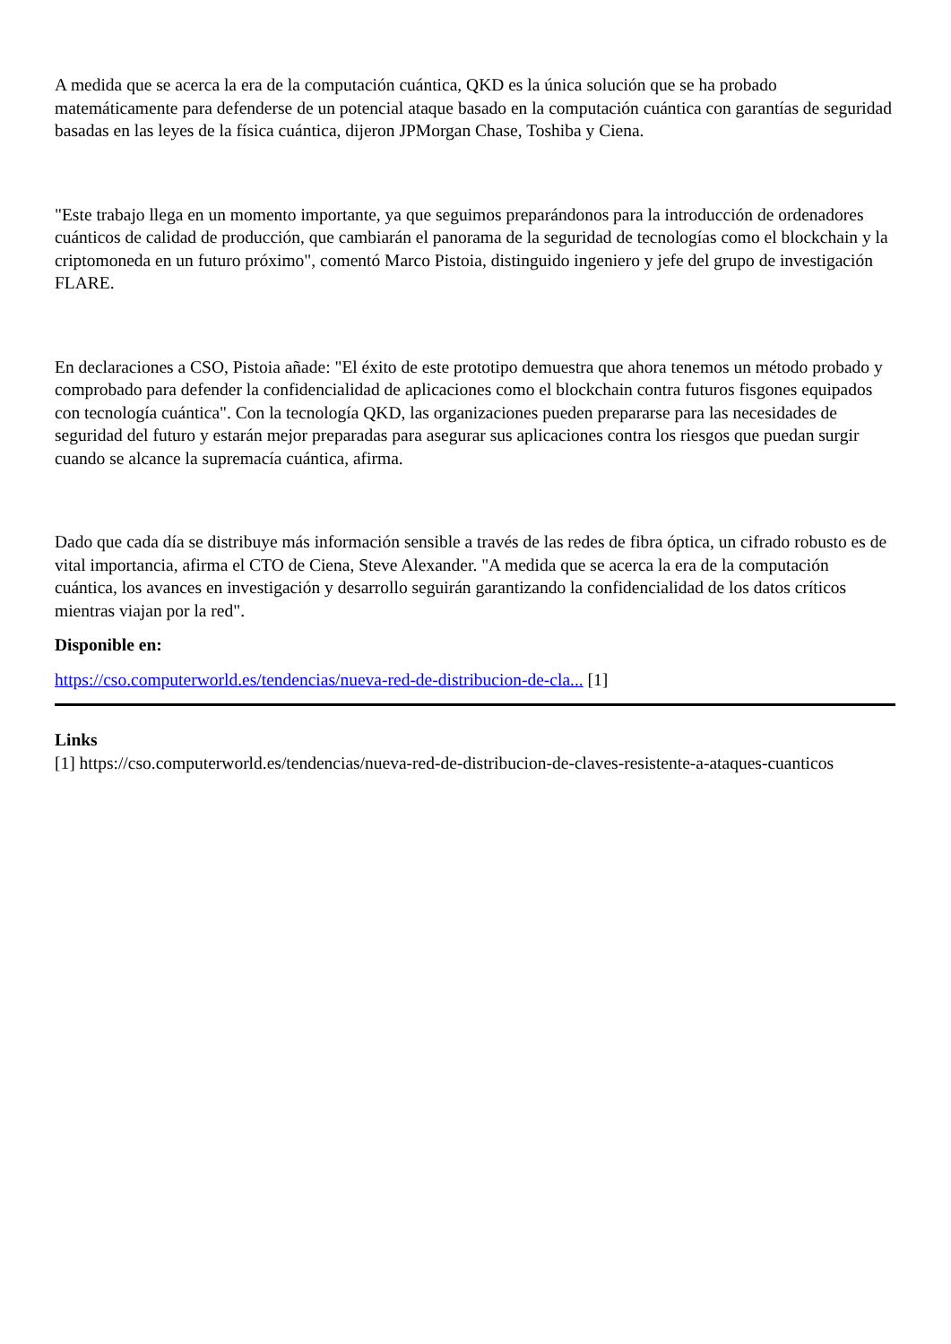A medida que se acerca la era de la computación cuántica, QKD es la única solución que se ha probado matemáticamente para defenderse de un potencial ataque basado en la computación cuántica con garantías de seguridad basadas en las leyes de la física cuántica, dijeron JPMorgan Chase, Toshiba y Ciena.
"Este trabajo llega en un momento importante, ya que seguimos preparándonos para la introducción de ordenadores cuánticos de calidad de producción, que cambiarán el panorama de la seguridad de tecnologías como el blockchain y la criptomoneda en un futuro próximo", comentó Marco Pistoia, distinguido ingeniero y jefe del grupo de investigación FLARE.
En declaraciones a CSO, Pistoia añade: "El éxito de este prototipo demuestra que ahora tenemos un método probado y comprobado para defender la confidencialidad de aplicaciones como el blockchain contra futuros fisgones equipados con tecnología cuántica". Con la tecnología QKD, las organizaciones pueden prepararse para las necesidades de seguridad del futuro y estarán mejor preparadas para asegurar sus aplicaciones contra los riesgos que puedan surgir cuando se alcance la supremacía cuántica, afirma.
Dado que cada día se distribuye más información sensible a través de las redes de fibra óptica, un cifrado robusto es de vital importancia, afirma el CTO de Ciena, Steve Alexander. "A medida que se acerca la era de la computación cuántica, los avances en investigación y desarrollo seguirán garantizando la confidencialidad de los datos críticos mientras viajan por la red".
Disponible en:
https://cso.computerworld.es/tendencias/nueva-red-de-distribucion-de-cla... [1]
Links
[1] https://cso.computerworld.es/tendencias/nueva-red-de-distribucion-de-claves-resistente-a-ataques-cuanticos